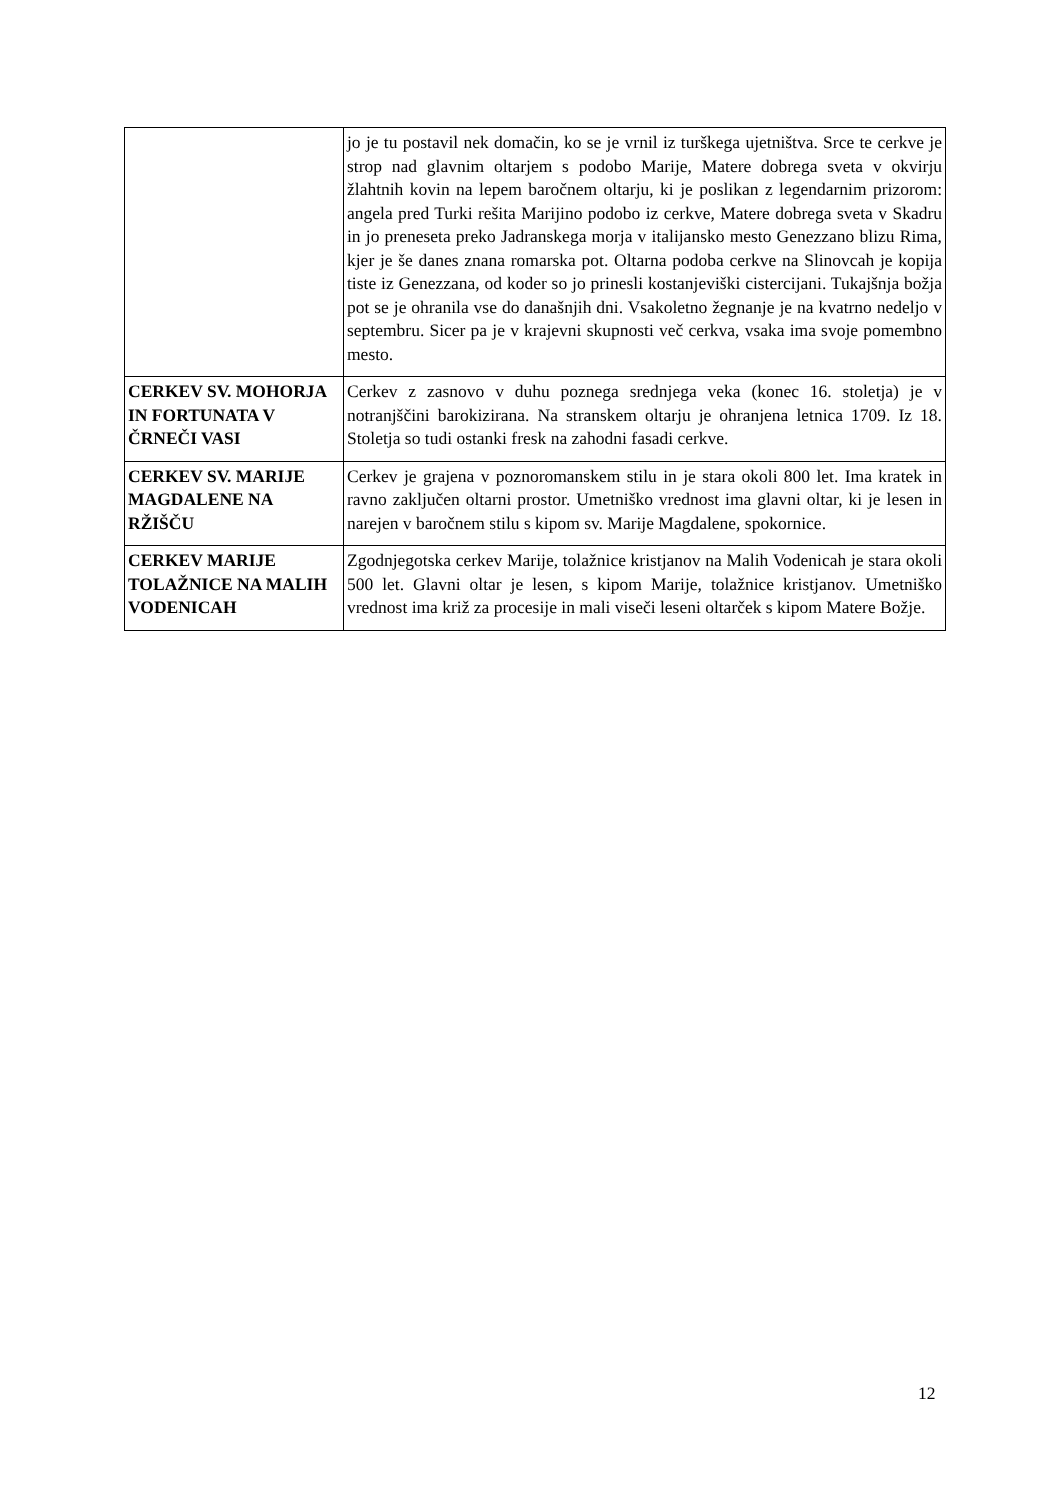| | jo je tu postavil nek domačin, ko se je vrnil iz turškega ujetništva. Srce te cerkve je strop nad glavnim oltarjem s podobo Marije, Matere dobrega sveta v okvirju žlahtnih kovin na lepem baročnem oltarju, ki je poslikan z legendarnim prizorom: angela pred Turki rešita Marijino podobo iz cerkve, Matere dobrega sveta v Skadru in jo preneseta preko Jadranskega morja v italijansko mesto Genezzano blizu Rima, kjer je še danes znana romarska pot. Oltarna podoba cerkve na Slinovcah je kopija tiste iz Genezzana, od koder so jo prinesli kostanjeviški cistercijani. Tukajšnja božja pot se je ohranila vse do današnjih dni. Vsakoletno žegnanje je na kvatrno nedeljo v septembru. Sicer pa je v krajevni skupnosti več cerkva, vsaka ima svoje pomembno mesto. |
| CERKEV SV. MOHORJA IN FORTUNATA V ČRNEČI VASI | Cerkev z zasnovo v duhu poznega srednjega veka (konec 16. stoletja) je v notranjščini barokizirana. Na stranskem oltarju je ohranjena letnica 1709. Iz 18. Stoletja so tudi ostanki fresk na zahodni fasadi cerkve. |
| CERKEV SV. MARIJE MAGDALENE NA RŽIŠČU | Cerkev je grajena v poznoromanskem stilu in je stara okoli 800 let. Ima kratek in ravno zaključen oltarni prostor. Umetniško vrednost ima glavni oltar, ki je lesen in narejen v baročnem stilu s kipom sv. Marije Magdalene, spokornice. |
| CERKEV MARIJE TOLAŽNICE NA MALIH VODENICAH | Zgodnjegotska cerkev Marije, tolažnice kristjanov na Malih Vodenicah je stara okoli 500 let. Glavni oltar je lesen, s kipom Marije, tolažnice kristjanov. Umetniško vrednost ima križ za procesije in mali viseči leseni oltarček s kipom Matere Božje. |
12